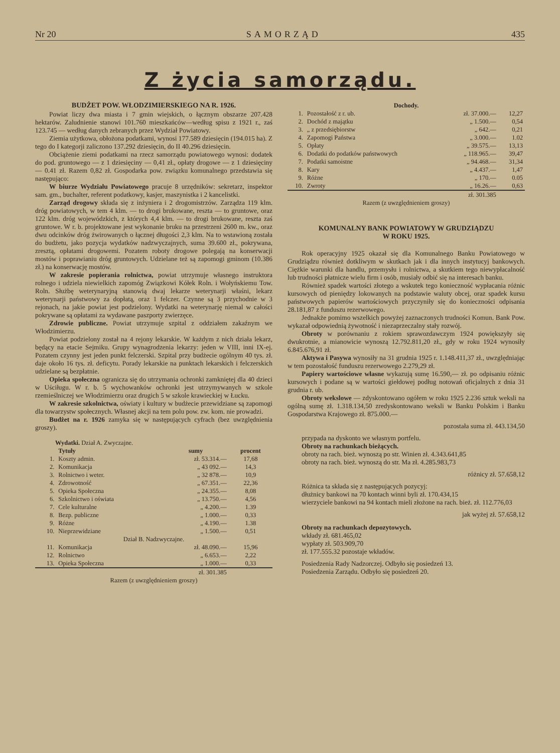Nr 20 SAMORZĄD 435
Z życia samorządu.
BUDŻET POW. WŁODZIMIERSKIEGO NA R. 1926.
Powiat liczy dwa miasta i 7 gmin wiejskich, o łącznym obszarze 207.428 hektarów. Zaludnienie stanowi 101.760 mieszkańców—według spisu z 1921 r., zaś 123.745 — według danych zebranych przez Wydział Powiatowy.
Ziemia użytkowa, obłożona podatkami, wynosi 177.589 dziesięcin (194.015 ha). Z tego do I kategorji zaliczono 137.292 dziesięcin, do II 40.296 dziesięcin.
Obciążenie ziemi podatkami na rzecz samorządu powiatowego wynosi: dodatek do pod. gruntowego — z 1 dziesięciny — 0,41 zł., opłaty drogowe — z 1 dziesięciny — 0.41 zł. Razem 0,82 zł. Gospodarka pow. związku komunalnego przedstawia się następująco:
W biurze Wydziału Powiatowego pracuje 8 urzędników: sekretarz, inspektor sam. gm., buchalter, referent podatkowy, kasjer, maszynistka i 2 kancelistki.
Zarząd drogowy składa się z inżyniera i 2 drogomistrzów. Zarządza 119 klm. dróg powiatowych, w tem 4 klm. — to drogi brukowane, reszta — to gruntowe, oraz 122 klm. dróg wojewódzkich, z których 4,4 klm. — to drogi brukowane, reszta zaś gruntowe. W r. b. projektowane jest wykonanie bruku na przestrzeni 2600 m. kw., oraz dwu odcinków dróg żwirowanych o łącznej długości 2,3 klm. Na to wstawioną została do budżetu, jako pozycja wydatków nadzwyczajnych, suma 39.600 zł., pokrywana, zresztą, opłatami drogowemi. Pozatem roboty drogowe polegają na konserwacji mostów i poprawianiu dróg gruntowych. Udzielane też są zapomogi gminom (10.386 zł.) na konserwację mostów.
W zakresie popierania rolnictwa, powiat utrzymuje własnego instruktora rolnego i udziela niewielkich zapomóg Związkowi Kółek Roln. i Wołyńskiemu Tow. Roln. Służbę weterynaryjną stanowią dwaj lekarze weterynarji właśni, lekarz weterynarji państwowy za dopłatą, oraz 1 felczer. Czynne są 3 przychodnie w 3 rejonach, na jakie powiat jest podzielony. Wydatki na weterynarję niemal w całości pokrywane są opłatami za wydawane paszporty zwierzęce.
Zdrowie publiczne. Powiat utrzymuje szpital z oddziałem zakaźnym we Włodzimierzu.
Powiat podzielony został na 4 rejony lekarskie. W każdym z nich działa lekarz, będący na etacie Sejmiku. Grupy wynagrodzenia lekarzy: jeden w VIII, inni IX-ej. Pozatem czynny jest jeden punkt felczerski. Szpital przy budżecie ogólnym 40 tys. zł. daje około 16 tys. zł. deficytu. Porady lekarskie na punktach lekarskich i felczerskich udzielane są bezpłatnie.
Opieka społeczna ogranicza się do utrzymania ochronki zamkniętej dla 40 dzieci w Uściługu. W r. b. 5 wychowanków ochronki jest utrzymywanych w szkole rzemieślniczej we Włodzimierzu oraz drugich 5 w szkole krawieckiej w Łucku.
W zakresie szkolnictwa, oświaty i kultury w budżecie przewidziane są zapomogi dla towarzystw społecznych. Własnej akcji na tem polu pow. zw. kom. nie prowadzi.
Budżet na r. 1926 zamyka się w następujących cyfrach (bez uwzględnienia groszy).
| Wydatki. Dział A. Zwyczajne. | | | |
| | Tytuły | sumy | procent |
| 1. | Koszty admin. | zł. 53.314.— | 17,68 |
| 2. | Komunikacja | „ 43 092.— | 14,3 |
| 3. | Rolnictwo i weter. | „ 32 878.— | 10,9 |
| 4. | Zdrowotność | „ 67.351.— | 22,36 |
| 5. | Opieka Społeczna | „ 24.355.— | 8,08 |
| 6. | Szkolnictwo i oświata | „ 13.750.— | 4,56 |
| 7. | Cele kulturalne | „ 4.200.— | 1.39 |
| 8. | Bezp. publiczne | „ 1.000.— | 0,33 |
| 9. | Różne | „ 4.190.— | 1.38 |
| 10. | Nieprzewidziane | „ 1.500.— | 0,51 |
| Dział B. Nadzwyczajne. | | | |
| 11. | Komunikacja | zł. 48.090.— | 15,96 |
| 12. | Rolnictwo | „ 6.653.— | 2,22 |
| 13. | Opieka Społeczna | „ 1.000.— | 0,33 |
| | | zł. 301.385 | |
| Razem (z uwzględnieniem groszy) | | | |
| Dochody. | | | |
| 1. | Pozostałość z r. ub. | zł. 37.000.— | 12,27 |
| 2. | Dochód z majątku | „ 1.500.— | 0,54 |
| 3. | „ z przedsiębiorstw | „ 642.— | 0,21 |
| 4. | Zapomogi Państwa | „ 3.000.— | 1.02 |
| 5. | Opłaty | „ 39.575.— | 13,13 |
| 6. | Dodatki do podatków państwowych | „ 118.965.— | 39,47 |
| 7. | Podatki samoistne | „ 94.468.— | 31,34 |
| 8. | Kary | „ 4.437.— | 1,47 |
| 9. | Różne | „ 170.— | 0.05 |
| 10. | Zwroty | „ 16.26.— | 0,63 |
| | | zł. 301.385 | |
| Razem (z uwzględnieniem groszy) | | | |
KOMUNALNY BANK POWIATOWY W GRUDZIĄDZU
W ROKU 1925.
Rok operacyjny 1925 okazał się dla Komunalnego Banku Powiatowego w Grudziądzu również dotkliwym w skutkach jak i dla innych instytucyj bankowych. Ciężkie warunki dla handlu, przemysłu i rolnictwa, a skutkiem tego niewypłacalność lub trudności płatnicze wielu firm i osób, musiały odbić się na interesach banku.
Również spadek wartości złotego a wskutek tego konieczność wypłacania różnic kursowych od pieniędzy lokowanych na podstawie waluty obcej, oraz spadek kursu państwowych papierów wartościowych przyczyniły się do konieczności odpisania 28.181,87 z funduszu rezerwowego.
Jednakże pomimo wszelkich powyżej zaznaczonych trudności Komun. Bank Pow. wykazał odpowiednią żywotność i niezaprzeczalny stały rozwój.
Obroty w porównaniu z rokiem sprawozdawczym 1924 powiększyły się dwukrotnie, a mianowicie wynoszą 12.792.811,20 zł., gdy w roku 1924 wynosiły 6.845.676,91 zł.
Aktywa i Pasywa wynosiły na 31 grudnia 1925 r. 1.148.411,37 zł., uwzględniając w tem pozostałość funduszu rezerwowego 2.279,29 zł.
Papiery wartościowe własne wykazują sumę 16.590,— zł. po odpisaniu różnic kursowych i podane są w wartości giełdowej podług notowań oficjalnych z dnia 31 grudnia r. ub.
Obroty wekslowe — zdyskontowano ogółem w roku 1925 2.236 sztuk weksli na ogólną sumę zł. 1.318.134,50 zredyskontowano weksli w Banku Polskim i Banku Gospodarstwa Krajowego zł. 875.000.—
pozostała suma zł. 443.134,50
przypada na dyskonto we własnym portfelu.
Obroty na rachunkach bieżących.
obroty na rach. bież. wynoszą po str. Winien zł. 4.343.641,85
obroty na rach. bież. wynoszą do str. Ma zł. 4.285.983,73
różnicy zł. 57.658,12
Różnica ta składa się z następujących pozycyj:
dłużnicy bankowi na 70 kontach winni byli zł. 170.434,15
wierzyciele bankowi na 94 kontach mieli złożone na rach. bież. zł. 112.776,03
jak wyżej zł. 57.658,12
Obroty na rachunkach depozytowych.
wkłady zł. 681.465,02
wypłaty zł. 503.909,70
zł. 177.555.32 pozostaje wkładów.
Posiedzenia Rady Nadzorczej. Odbyło się posiedzeń 13.
Posiedzenia Zarządu. Odbyło się posiedzeń 20.